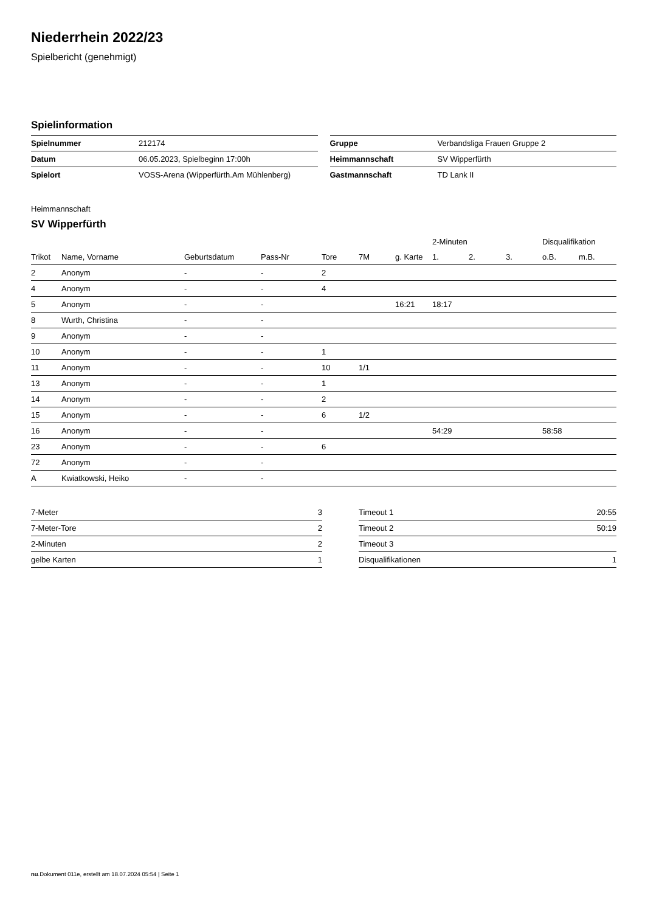Niederrhein 2022/23
Spielbericht (genehmigt)
Spielinformation
| Spielnummer | 212174 |
| Datum | 06.05.2023, Spielbeginn 17:00h |
| Spielort | VOSS-Arena (Wipperfürth.Am Mühlenberg) |
| Gruppe | Verbandsliga Frauen Gruppe 2 |
| Heimmannschaft | SV Wipperfürth |
| Gastmannschaft | TD Lank II |
Heimmannschaft
SV Wipperfürth
| | | | | | | | 2-Minuten | | | Disqualifikation | |
| --- | --- | --- | --- | --- | --- | --- | --- | --- | --- | --- | --- |
| Trikot | Name, Vorname | Geburtsdatum | Pass-Nr | Tore | 7M | g. Karte | 1. | 2. | 3. | o.B. | m.B. |
| 2 | Anonym | - | - | 2 | | | | | | | |
| 4 | Anonym | - | - | 4 | | | | | | | |
| 5 | Anonym | - | - | | | 16:21 | 18:17 | | | | |
| 8 | Wurth, Christina | - | - | | | | | | | | |
| 9 | Anonym | - | - | | | | | | | | |
| 10 | Anonym | - | - | 1 | | | | | | | |
| 11 | Anonym | - | - | 10 | 1/1 | | | | | | |
| 13 | Anonym | - | - | 1 | | | | | | | |
| 14 | Anonym | - | - | 2 | | | | | | | |
| 15 | Anonym | - | - | 6 | 1/2 | | | | | | |
| 16 | Anonym | - | - | | | | 54:29 | | | 58:58 | |
| 23 | Anonym | - | - | 6 | | | | | | | |
| 72 | Anonym | - | - | | | | | | | | |
| A | Kwiatkowski, Heiko | - | - | | | | | | | | |
| 7-Meter | 3 |
| 7-Meter-Tore | 2 |
| 2-Minuten | 2 |
| gelbe Karten | 1 |
| Timeout 1 | 20:55 |
| Timeout 2 | 50:19 |
| Timeout 3 | |
| Disqualifikationen | 1 |
nu.Dokument 011e, erstellt am 18.07.2024 05:54 | Seite 1